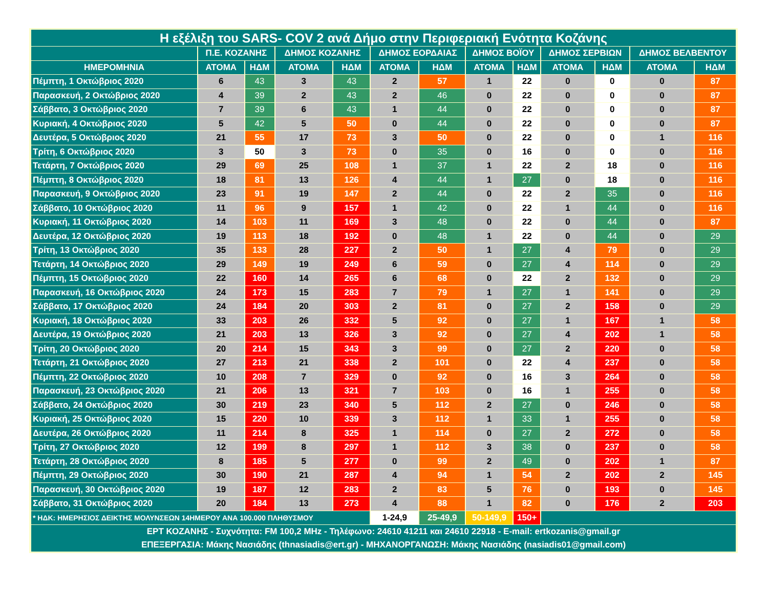| Η εξέλιξη του SARS- COV 2 ανά Δήμο στην Περιφεριακή Ενότητα Κοζάνης | | | | | | | | | | | | |
| --- | --- | --- | --- | --- | --- | --- | --- | --- | --- | --- | --- | --- |
| | Π.Ε. ΚΟΖΑΝΗΣ | | ΔΗΜΟΣ ΚΟΖΑΝΗΣ | | ΔΗΜΟΣ ΕΟΡΔΑΙΑΣ | | ΔΗΜΟΣ ΒΟΪΟΥ | | ΔΗΜΟΣ ΣΕΡΒΙΩΝ | | ΔΗΜΟΣ ΒΕΛΒΕΝΤΟΥ | |
| ΗΜΕΡΟΜΗΝΙΑ | ΑΤΟΜΑ | ΗΔΜ | ΑΤΟΜΑ | ΗΔΜ | ΑΤΟΜΑ | ΗΔΜ | ΑΤΟΜΑ | ΗΔΜ | ΑΤΟΜΑ | ΗΔΜ | ΑΤΟΜΑ | ΗΔΜ |
| Πέμπτη, 1 Οκτώβριος 2020 | 6 | 43 | 3 | 43 | 2 | 57 | 1 | 22 | 0 | 0 | 0 | 87 |
| Παρασκευή, 2 Οκτώβριος 2020 | 4 | 39 | 2 | 43 | 2 | 46 | 0 | 22 | 0 | 0 | 0 | 87 |
| Σάββατο, 3 Οκτώβριος 2020 | 7 | 39 | 6 | 43 | 1 | 44 | 0 | 22 | 0 | 0 | 0 | 87 |
| Κυριακή, 4 Οκτώβριος 2020 | 5 | 42 | 5 | 50 | 0 | 44 | 0 | 22 | 0 | 0 | 0 | 87 |
| Δευτέρα, 5 Οκτώβριος 2020 | 21 | 55 | 17 | 73 | 3 | 50 | 0 | 22 | 0 | 0 | 1 | 116 |
| Τρίτη, 6 Οκτώβριος 2020 | 3 | 50 | 3 | 73 | 0 | 35 | 0 | 16 | 0 | 0 | 0 | 116 |
| Τετάρτη, 7 Οκτώβριος 2020 | 29 | 69 | 25 | 108 | 1 | 37 | 1 | 22 | 2 | 18 | 0 | 116 |
| Πέμπτη, 8 Οκτώβριος 2020 | 18 | 81 | 13 | 126 | 4 | 44 | 1 | 27 | 0 | 18 | 0 | 116 |
| Παρασκευή, 9 Οκτώβριος 2020 | 23 | 91 | 19 | 147 | 2 | 44 | 0 | 22 | 2 | 35 | 0 | 116 |
| Σάββατο, 10 Οκτώβριος 2020 | 11 | 96 | 9 | 157 | 1 | 42 | 0 | 22 | 1 | 44 | 0 | 116 |
| Κυριακή, 11 Οκτώβριος 2020 | 14 | 103 | 11 | 169 | 3 | 48 | 0 | 22 | 0 | 44 | 0 | 87 |
| Δευτέρα, 12 Οκτώβριος 2020 | 19 | 113 | 18 | 192 | 0 | 48 | 1 | 22 | 0 | 44 | 0 | 29 |
| Τρίτη, 13 Οκτώβριος 2020 | 35 | 133 | 28 | 227 | 2 | 50 | 1 | 27 | 4 | 79 | 0 | 29 |
| Τετάρτη, 14 Οκτώβριος 2020 | 29 | 149 | 19 | 249 | 6 | 59 | 0 | 27 | 4 | 114 | 0 | 29 |
| Πέμπτη, 15 Οκτώβριος 2020 | 22 | 160 | 14 | 265 | 6 | 68 | 0 | 22 | 2 | 132 | 0 | 29 |
| Παρασκευή, 16 Οκτώβριος 2020 | 24 | 173 | 15 | 283 | 7 | 79 | 1 | 27 | 1 | 141 | 0 | 29 |
| Σάββατο, 17 Οκτώβριος 2020 | 24 | 184 | 20 | 303 | 2 | 81 | 0 | 27 | 2 | 158 | 0 | 29 |
| Κυριακή, 18 Οκτώβριος 2020 | 33 | 203 | 26 | 332 | 5 | 92 | 0 | 27 | 1 | 167 | 1 | 58 |
| Δευτέρα, 19 Οκτώβριος 2020 | 21 | 203 | 13 | 326 | 3 | 92 | 0 | 27 | 4 | 202 | 1 | 58 |
| Τρίτη, 20 Οκτώβριος 2020 | 20 | 214 | 15 | 343 | 3 | 99 | 0 | 27 | 2 | 220 | 0 | 58 |
| Τετάρτη, 21 Οκτώβριος 2020 | 27 | 213 | 21 | 338 | 2 | 101 | 0 | 22 | 4 | 237 | 0 | 58 |
| Πέμπτη, 22 Οκτώβριος 2020 | 10 | 208 | 7 | 329 | 0 | 92 | 0 | 16 | 3 | 264 | 0 | 58 |
| Παρασκευή, 23 Οκτώβριος 2020 | 21 | 206 | 13 | 321 | 7 | 103 | 0 | 16 | 1 | 255 | 0 | 58 |
| Σάββατο, 24 Οκτώβριος 2020 | 30 | 219 | 23 | 340 | 5 | 112 | 2 | 27 | 0 | 246 | 0 | 58 |
| Κυριακή, 25 Οκτώβριος 2020 | 15 | 220 | 10 | 339 | 3 | 112 | 1 | 33 | 1 | 255 | 0 | 58 |
| Δευτέρα, 26 Οκτώβριος 2020 | 11 | 214 | 8 | 325 | 1 | 114 | 0 | 27 | 2 | 272 | 0 | 58 |
| Τρίτη, 27 Οκτώβριος 2020 | 12 | 199 | 8 | 297 | 1 | 112 | 3 | 38 | 0 | 237 | 0 | 58 |
| Τετάρτη, 28 Οκτώβριος 2020 | 8 | 185 | 5 | 277 | 0 | 99 | 2 | 49 | 0 | 202 | 1 | 87 |
| Πέμπτη, 29 Οκτώβριος 2020 | 30 | 190 | 21 | 287 | 4 | 94 | 1 | 54 | 2 | 202 | 2 | 145 |
| Παρασκευή, 30 Οκτώβριος 2020 | 19 | 187 | 12 | 283 | 2 | 83 | 5 | 76 | 0 | 193 | 0 | 145 |
| Σάββατο, 31 Οκτώβριος 2020 | 20 | 184 | 13 | 273 | 4 | 88 | 1 | 82 | 0 | 176 | 2 | 203 |
| * ΗΔΚ: ΗΜΕΡΗΣΙΟΣ ΔΕΙΚΤΗΣ ΜΟΛΥΝΣΕΩΝ 14ΗΜΕΡΟΥ ΑΝΑ 100.000 ΠΛΗΘΥΣΜΟΥ | | | | | 1-24,9 | 25-49,9 | 50-149,9 | 150+ | | | | |
| ΕΡΤ ΚΟΖΑΝΗΣ - Συχνότητα: FM 100,2 MHz - Τηλέφωνο: 24610 41211 και 24610 22918 - E-mail: ertkozanis@gmail.gr ΕΠΕΞΕΡΓΑΣΙΑ: Μάκης Νασιάδης (thnasiadis@ert.gr) - ΜΗΧΑΝΟΡΓΑΝΩΣΗ: Μάκης Νασιάδης (nasiadis01@gmail.com) | | | | | | | | | | | | |